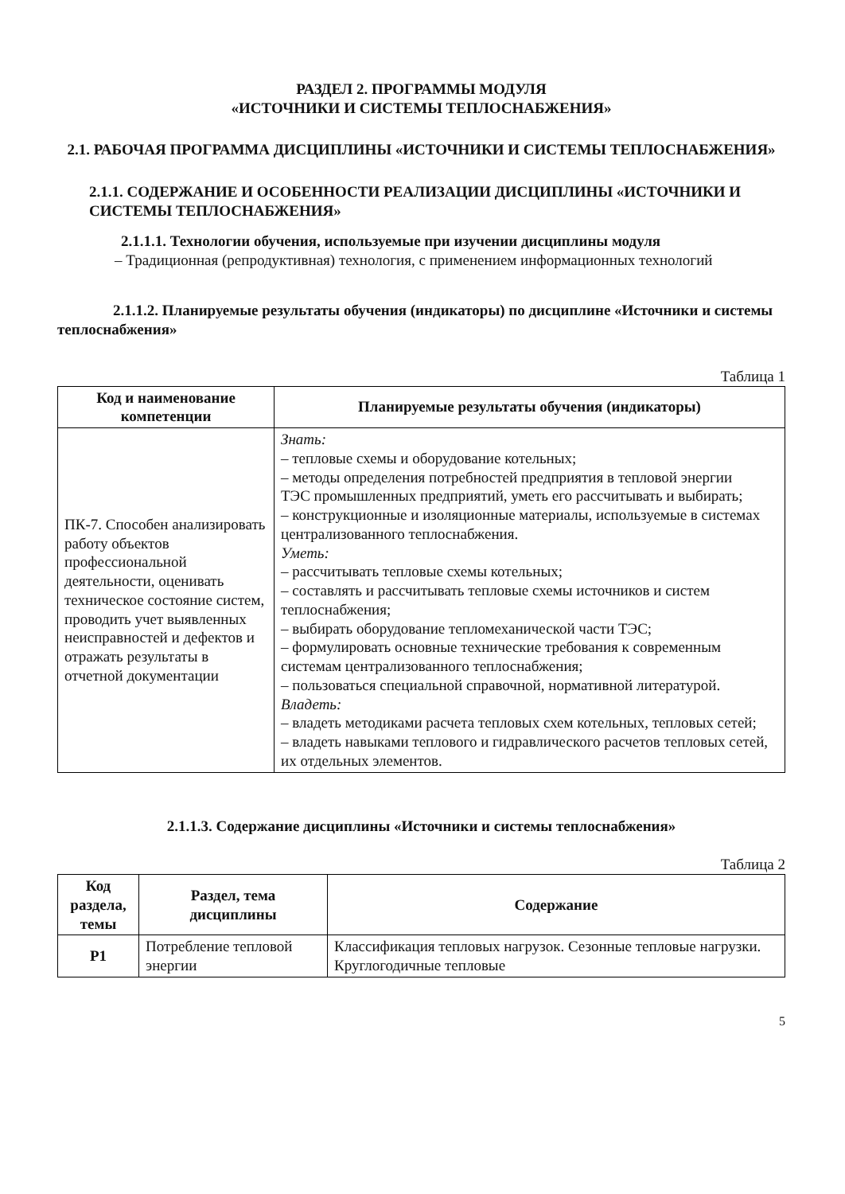РАЗДЕЛ 2. ПРОГРАММЫ МОДУЛЯ
«ИСТОЧНИКИ И СИСТЕМЫ ТЕПЛОСНАБЖЕНИЯ»
2.1. РАБОЧАЯ ПРОГРАММА ДИСЦИПЛИНЫ «ИСТОЧНИКИ И СИСТЕМЫ ТЕПЛОСНАБЖЕНИЯ»
2.1.1. СОДЕРЖАНИЕ И ОСОБЕННОСТИ РЕАЛИЗАЦИИ ДИСЦИПЛИНЫ «ИСТОЧНИКИ И СИСТЕМЫ ТЕПЛОСНАБЖЕНИЯ»
2.1.1.1. Технологии обучения, используемые при изучении дисциплины модуля
– Традиционная (репродуктивная) технология, с применением информационных технологий
2.1.1.2. Планируемые результаты обучения (индикаторы) по дисциплине «Источники и системы теплоснабжения»
Таблица 1
| Код и наименование компетенции | Планируемые результаты обучения (индикаторы) |
| --- | --- |
| ПК-7. Способен анализировать работу объектов профессиональной деятельности, оценивать техническое состояние систем, проводить учет выявленных неисправностей и дефектов и отражать результаты в отчетной документации | Знать: – тепловые схемы и оборудование котельных; – методы определения потребностей предприятия в тепловой энергии ТЭС промышленных предприятий, уметь его рассчитывать и выбирать; – конструкционные и изоляционные материалы, используемые в системах централизованного теплоснабжения. Уметь: – рассчитывать тепловые схемы котельных; – составлять и рассчитывать тепловые схемы источников и систем теплоснабжения; – выбирать оборудование тепломеханической части ТЭС; – формулировать основные технические требования к современным системам централизованного теплоснабжения; – пользоваться специальной справочной, нормативной литературой. Владеть: – владеть методиками расчета тепловых схем котельных, тепловых сетей; – владеть навыками теплового и гидравлического расчетов тепловых сетей, их отдельных элементов. |
2.1.1.3. Содержание дисциплины «Источники и системы теплоснабжения»
Таблица 2
| Код раздела, темы | Раздел, тема дисциплины | Содержание |
| --- | --- | --- |
| Р1 | Потребление тепловой энергии | Классификация тепловых нагрузок. Сезонные тепловые нагрузки. Круглогодичные тепловые |
5